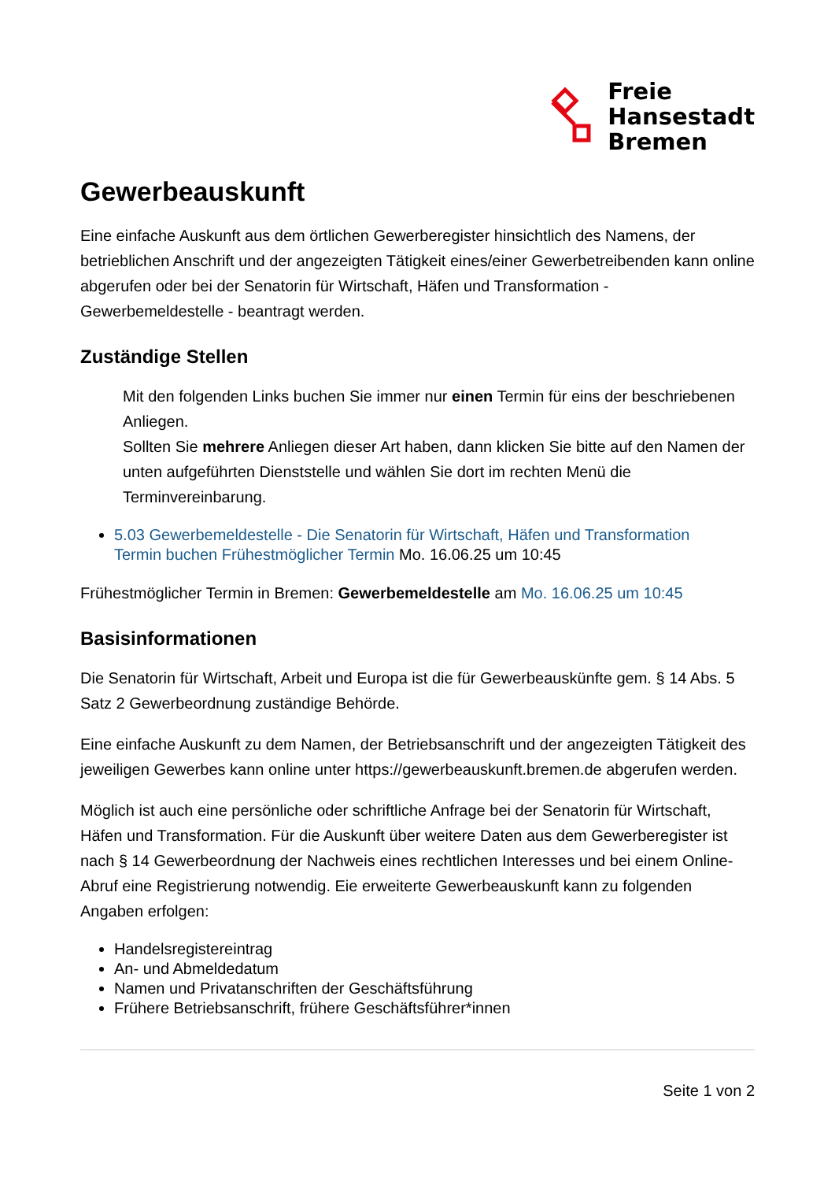Freie
Hansestadt
Bremen
Gewerbeauskunft
Eine einfache Auskunft aus dem örtlichen Gewerberegister hinsichtlich des Namens, der betrieblichen Anschrift und der angezeigten Tätigkeit eines/einer Gewerbetreibenden kann online abgerufen oder bei der Senatorin für Wirtschaft, Häfen und Transformation - Gewerbemeldestelle - beantragt werden.
Zuständige Stellen
Mit den folgenden Links buchen Sie immer nur einen Termin für eins der beschriebenen Anliegen.
Sollten Sie mehrere Anliegen dieser Art haben, dann klicken Sie bitte auf den Namen der unten aufgeführten Dienststelle und wählen Sie dort im rechten Menü die Terminvereinbarung.
5.03 Gewerbemeldestelle - Die Senatorin für Wirtschaft, Häfen und Transformation
Termin buchen Frühestmöglicher Termin Mo. 16.06.25 um 10:45
Frühestmöglicher Termin in Bremen: Gewerbemeldestelle am Mo. 16.06.25 um 10:45
Basisinformationen
Die Senatorin für Wirtschaft, Arbeit und Europa ist die für Gewerbeauskünfte gem. § 14 Abs. 5 Satz 2 Gewerbeordnung zuständige Behörde.
Eine einfache Auskunft zu dem Namen, der Betriebsanschrift und der angezeigten Tätigkeit des jeweiligen Gewerbes kann online unter https://gewerbeauskunft.bremen.de abgerufen werden.
Möglich ist auch eine persönliche oder schriftliche Anfrage bei der Senatorin für Wirtschaft, Häfen und Transformation. Für die Auskunft über weitere Daten aus dem Gewerberegister ist nach § 14 Gewerbeordnung der Nachweis eines rechtlichen Interesses und bei einem Online-Abruf eine Registrierung notwendig. Eie erweiterte Gewerbeauskunft kann zu folgenden Angaben erfolgen:
Handelsregistereintrag
An- und Abmeldedatum
Namen und Privatanschriften der Geschäftsführung
Frühere Betriebsanschrift, frühere Geschäftsführer*innen
Seite 1 von 2